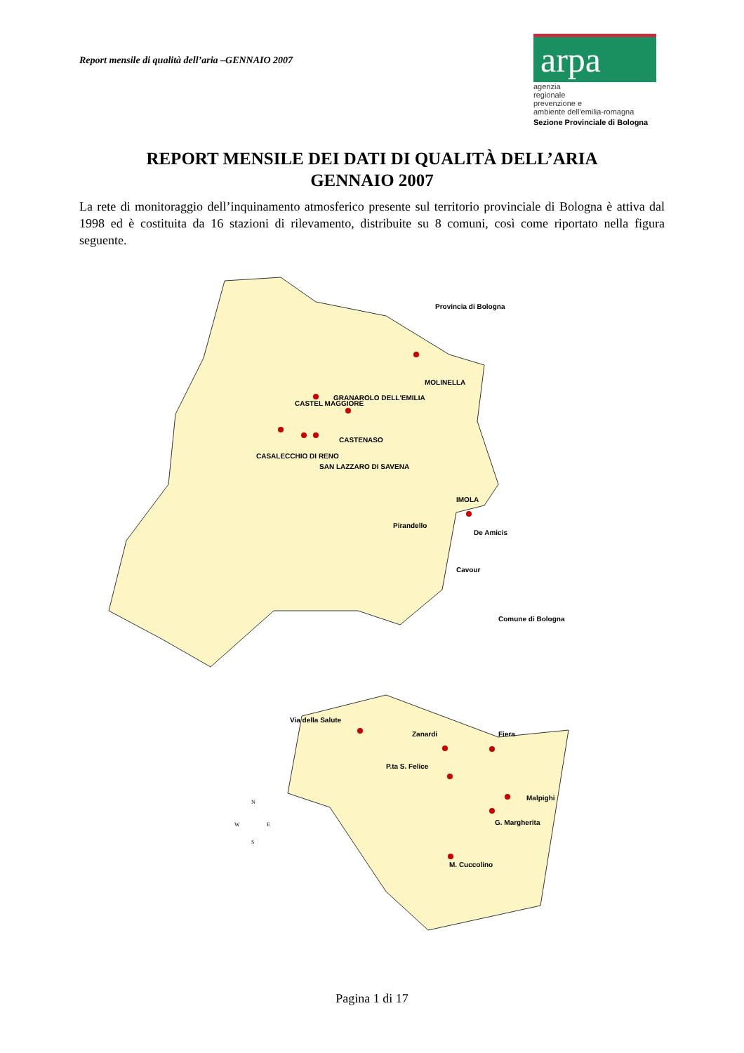Report mensile di qualità dell’aria –GENNAIO 2007
arpa
agenzia
regionale
prevenzione e
ambiente dell'emilia-romagna
Sezione Provinciale di Bologna
REPORT MENSILE DEI DATI DI QUALITÀ DELL’ARIA
GENNAIO 2007
La rete di monitoraggio dell’inquinamento atmosferico presente sul territorio provinciale di Bologna è attiva dal 1998 ed è costituita da 16 stazioni di rilevamento, distribuite su 8 comuni, così come riportato nella figura seguente.
Provincia di Bologna
MOLINELLA
CASTEL MAGGIORE
GRANAROLO DELL'EMILIA
CASTENASO
CASALECCHIO DI RENO
SAN LAZZARO DI SAVENA
IMOLA
Pirandello
De Amicis
Cavour
Comune di Bologna
Via della Salute
Zanardi
Fiera
P.ta S. Felice
Malpighi
G. Margherita
M. Cuccolino
N
W
E
S
Pagina 1 di 17